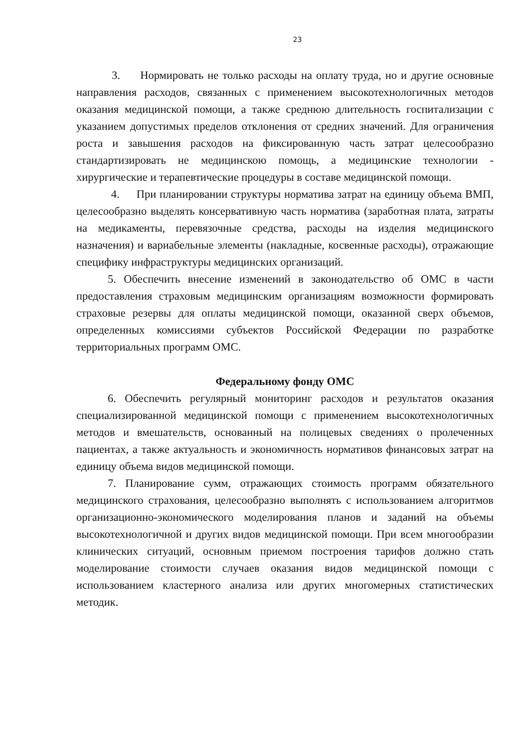23
3. Нормировать не только расходы на оплату труда, но и другие основные направления расходов, связанных с применением высокотехнологичных методов оказания медицинской помощи, а также среднюю длительность госпитализации с указанием допустимых пределов отклонения от средних значений. Для ограничения роста и завышения расходов на фиксированную часть затрат целесообразно стандартизировать не медицинскою помощь, а медицинские технологии - хирургические и терапевтические процедуры в составе медицинской помощи.
4. При планировании структуры норматива затрат на единицу объема ВМП, целесообразно выделять консервативную часть норматива (заработная плата, затраты на медикаменты, перевязочные средства, расходы на изделия медицинского назначения) и вариабельные элементы (накладные, косвенные расходы), отражающие специфику инфраструктуры медицинских организаций.
5. Обеспечить внесение изменений в законодательство об ОМС в части предоставления страховым медицинским организациям возможности формировать страховые резервы для оплаты медицинской помощи, оказанной сверх объемов, определенных комиссиями субъектов Российской Федерации по разработке территориальных программ ОМС.
Федеральному фонду ОМС
6. Обеспечить регулярный мониторинг расходов и результатов оказания специализированной медицинской помощи с применением высокотехнологичных методов и вмешательств, основанный на полицевых сведениях о пролеченных пациентах, а также актуальность и экономичность нормативов финансовых затрат на единицу объема видов медицинской помощи.
7. Планирование сумм, отражающих стоимость программ обязательного медицинского страхования, целесообразно выполнять с использованием алгоритмов организационно-экономического моделирования планов и заданий на объемы высокотехнологичной и других видов медицинской помощи. При всем многообразии клинических ситуаций, основным приемом построения тарифов должно стать моделирование стоимости случаев оказания видов медицинской помощи с использованием кластерного анализа или других многомерных статистических методик.